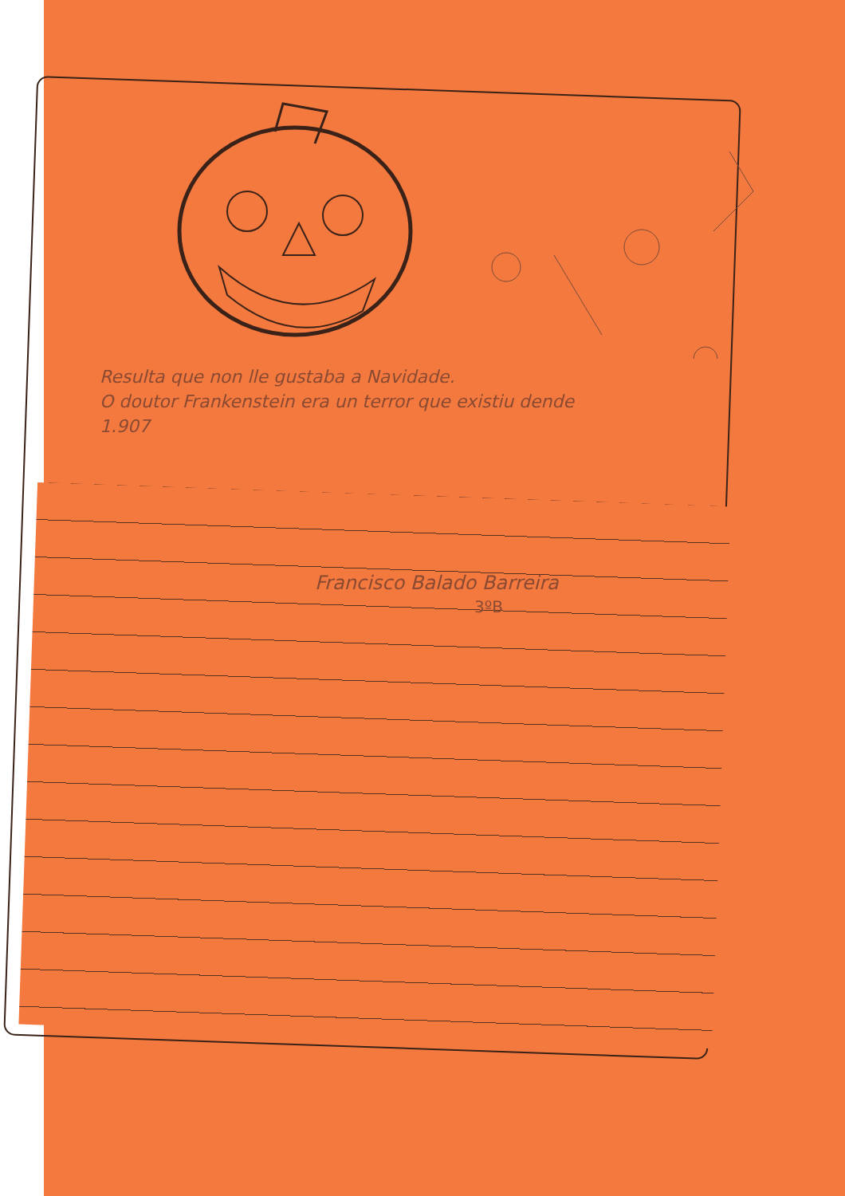Resulta que non lle gustaba a Navidade.
O doutor Frankenstein era un terror que existiu dende
1.907
Francisco Balado Barreira
3ºB